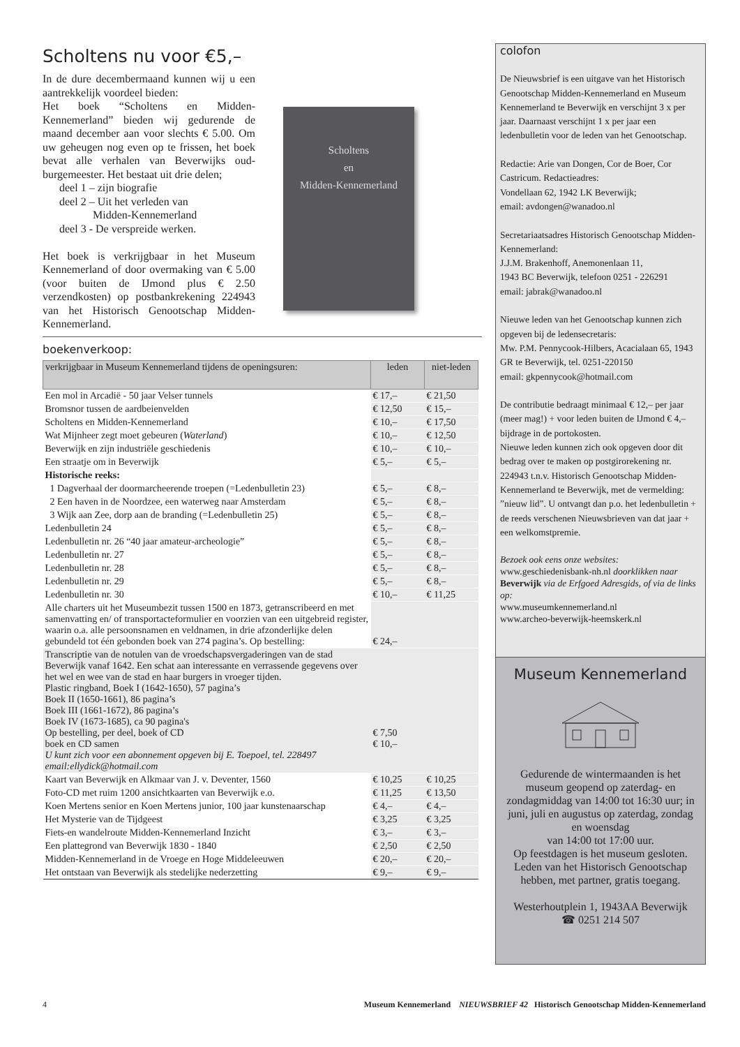Scholtens nu voor €5,–
In de dure decembermaand kunnen wij u een aantrekkelijk voordeel bieden:
Het boek “Scholtens en Midden-Kennemerland” bieden wij gedurende de maand december aan voor slechts € 5.00. Om uw geheugen nog even op te frissen, het boek bevat alle verhalen van Beverwijks oud-burgemeester. Het bestaat uit drie delen;
deel 1 – zijn biografie
deel 2 – Uit het verleden van
Midden-Kennemerland
deel 3 - De verspreide werken.
Het boek is verkrijgbaar in het Museum Kennemerland of door overmaking van € 5.00 (voor buiten de IJmond plus € 2.50 verzendkosten) op postbankrekening 224943 van het Historisch Genootschap Midden-Kennemerland.
Scholtens
en
Midden-Kennemerland
boekenverkoop:
| verkrijgbaar in Museum Kennemerland tijdens de openingsuren: | leden | niet-leden |
| --- | --- | --- |
| Een mol in Arcadië - 50 jaar Velser tunnels | € 17,– | € 21,50 |
| Bromsnor tussen de aardbeienvelden | € 12,50 | € 15,– |
| Scholtens en Midden-Kennemerland | € 10,– | € 17,50 |
| Wat Mijnheer zegt moet gebeuren ( Waterland ) | € 10,– | € 12,50 |
| Beverwijk en zijn industriële geschiedenis | € 10,– | € 10,– |
| Een straatje om in Beverwijk | € 5,– | € 5,– |
| Historische reeks: | | |
| 1 Dagverhaal der doormarcheerende troepen (=Ledenbulletin 23) | € 5,– | € 8,– |
| 2 Een haven in de Noordzee, een waterweg naar Amsterdam | € 5,– | € 8,– |
| 3 Wijk aan Zee, dorp aan de branding (=Ledenbulletin 25) | € 5,– | € 8,– |
| Ledenbulletin 24 | € 5,– | € 8,– |
| Ledenbulletin nr. 26 “40 jaar amateur-archeologie” | € 5,– | € 8,– |
| Ledenbulletin nr. 27 | € 5,– | € 8,– |
| Ledenbulletin nr. 28 | € 5,– | € 8,– |
| Ledenbulletin nr. 29 | € 5,– | € 8,– |
| Ledenbulletin nr. 30 | € 10,– | € 11,25 |
| Alle charters uit het Museumbezit tussen 1500 en 1873, getranscribeerd en met samenvatting en/ of transportacteformulier en voorzien van een uitgebreid register, waarin o.a. alle persoonsnamen en veldnamen, in drie afzonderlijke delen gebundeld tot één gebonden boek van 274 pagina’s. Op bestelling: | € 24,– | |
| Transcriptie van de notulen van de vroedschapsvergaderingen van de stad Beverwijk vanaf 1642. Een schat aan interessante en verrassende gegevens over het wel en wee van de stad en haar burgers in vroeger tijden. Plastic ringband, Boek I (1642-1650), 57 pagina’s Boek II (1650-1661), 86 pagina’s Boek III (1661-1672), 86 pagina’s Boek IV (1673-1685), ca 90 pagina's Op bestelling, per deel, boek of CD boek en CD samen U kunt zich voor een abonnement opgeven bij E. Toepoel, tel. 228497 email:ellydick@hotmail.com | € 7,50 € 10,– | |
| Kaart van Beverwijk en Alkmaar van J. v. Deventer, 1560 | € 10,25 | € 10,25 |
| Foto-CD met ruim 1200 ansichtkaarten van Beverwijk e.o. | € 11,25 | € 13,50 |
| Koen Mertens senior en Koen Mertens junior, 100 jaar kunstenaarschap | € 4,– | € 4,– |
| Het Mysterie van de Tijdgeest | € 3,25 | € 3,25 |
| Fiets-en wandelroute Midden-Kennemerland Inzicht | € 3,– | € 3,– |
| Een plattegrond van Beverwijk 1830 - 1840 | € 2,50 | € 2,50 |
| Midden-Kennemerland in de Vroege en Hoge Middeleeuwen | € 20,– | € 20,– |
| Het ontstaan van Beverwijk als stedelijke nederzetting | € 9,– | € 9,– |
colofon
De Nieuwsbrief is een uitgave van het Historisch Genootschap Midden-Kennemerland en Museum Kennemerland te Beverwijk en verschijnt 3 x per jaar. Daarnaast verschijnt 1 x per jaar een ledenbulletin voor de leden van het Genootschap.
Redactie: Arie van Dongen, Cor de Boer, Cor Castricum. Redactieadres:
Vondellaan 62, 1942 LK Beverwijk;
email: avdongen@wanadoo.nl
Secretariaatsadres Historisch Genootschap Midden-Kennemerland:
J.J.M. Brakenhoff, Anemonenlaan 11,
1943 BC Beverwijk, telefoon 0251 - 226291
email: jabrak@wanadoo.nl
Nieuwe leden van het Genootschap kunnen zich opgeven bij de ledensecretaris:
Mw. P.M. Pennycook-Hilbers, Acacialaan 65, 1943 GR te Beverwijk, tel. 0251-220150
email: gkpennycook@hotmail.com
De contributie bedraagt minimaal € 12,– per jaar (meer mag!) + voor leden buiten de IJmond € 4,– bijdrage in de portokosten.
Nieuwe leden kunnen zich ook opgeven door dit bedrag over te maken op postgirorekening nr. 224943 t.n.v. Historisch Genootschap Midden-Kennemerland te Beverwijk, met de vermelding: ”nieuw lid”. U ontvangt dan p.o. het ledenbulletin + de reeds verschenen Nieuwsbrieven van dat jaar + een welkomstpremie.
Bezoek ook eens onze websites:
www.geschiedenisbank-nh.nl doorklikken naar Beverwijk via de Erfgoed Adresgids, of via de links op:
www.museumkennemerland.nl
www.archeo-beverwijk-heemskerk.nl
Museum Kennemerland
Gedurende de wintermaanden is het museum geopend op zaterdag- en zondagmiddag van 14:00 tot 16:30 uur; in juni, juli en augustus op zaterdag, zondag en woensdag
van 14:00 tot 17:00 uur.
Op feestdagen is het museum gesloten. Leden van het Historisch Genootschap hebben, met partner, gratis toegang.
Westerhoutplein 1, 1943AA Beverwijk
☎ 0251 214 507
4 Museum Kennemerland NIEUWSBRIEF 42 Historisch Genootschap Midden-Kennemerland